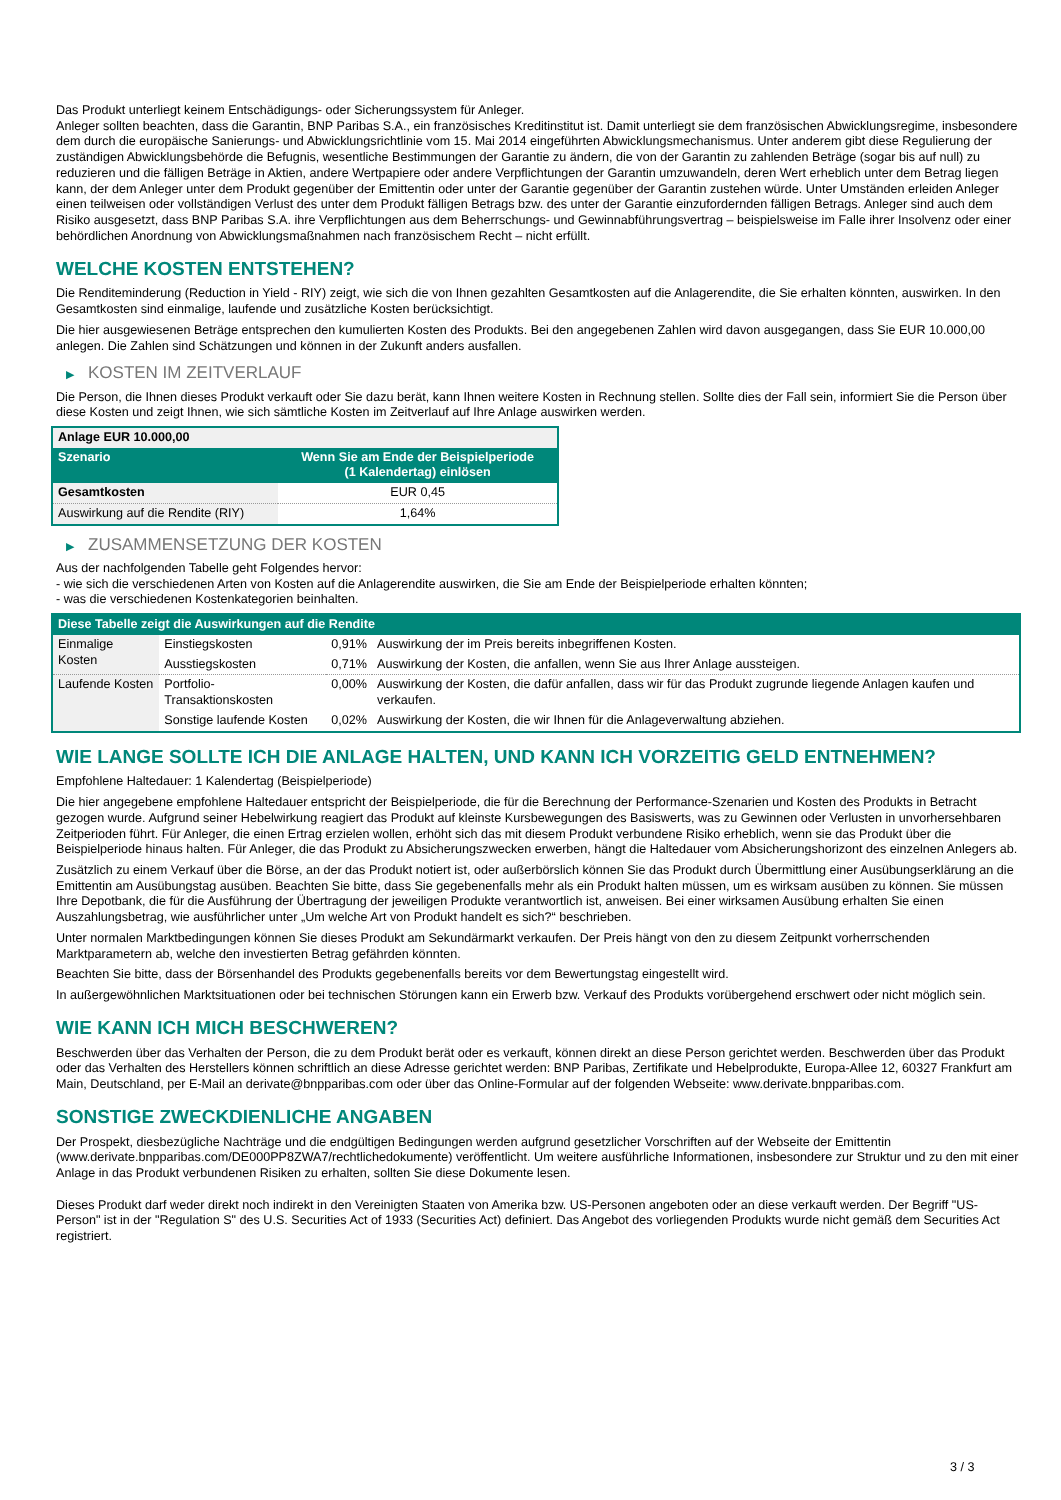Das Produkt unterliegt keinem Entschädigungs- oder Sicherungssystem für Anleger.
Anleger sollten beachten, dass die Garantin, BNP Paribas S.A., ein französisches Kreditinstitut ist. Damit unterliegt sie dem französischen Abwicklungsregime, insbesondere dem durch die europäische Sanierungs- und Abwicklungsrichtlinie vom 15. Mai 2014 eingeführten Abwicklungsmechanismus. Unter anderem gibt diese Regulierung der zuständigen Abwicklungsbehörde die Befugnis, wesentliche Bestimmungen der Garantie zu ändern, die von der Garantin zu zahlenden Beträge (sogar bis auf null) zu reduzieren und die fälligen Beträge in Aktien, andere Wertpapiere oder andere Verpflichtungen der Garantin umzuwandeln, deren Wert erheblich unter dem Betrag liegen kann, der dem Anleger unter dem Produkt gegenüber der Emittentin oder unter der Garantie gegenüber der Garantin zustehen würde. Unter Umständen erleiden Anleger einen teilweisen oder vollständigen Verlust des unter dem Produkt fälligen Betrags bzw. des unter der Garantie einzufordernden fälligen Betrags. Anleger sind auch dem Risiko ausgesetzt, dass BNP Paribas S.A. ihre Verpflichtungen aus dem Beherrschungs- und Gewinnabführungsvertrag – beispielsweise im Falle ihrer Insolvenz oder einer behördlichen Anordnung von Abwicklungsmaßnahmen nach französischem Recht – nicht erfüllt.
WELCHE KOSTEN ENTSTEHEN?
Die Renditeminderung (Reduction in Yield - RIY) zeigt, wie sich die von Ihnen gezahlten Gesamtkosten auf die Anlagerendite, die Sie erhalten könnten, auswirken. In den Gesamtkosten sind einmalige, laufende und zusätzliche Kosten berücksichtigt.
Die hier ausgewiesenen Beträge entsprechen den kumulierten Kosten des Produkts. Bei den angegebenen Zahlen wird davon ausgegangen, dass Sie EUR 10.000,00 anlegen. Die Zahlen sind Schätzungen und können in der Zukunft anders ausfallen.
▶ KOSTEN IM ZEITVERLAUF
Die Person, die Ihnen dieses Produkt verkauft oder Sie dazu berät, kann Ihnen weitere Kosten in Rechnung stellen. Sollte dies der Fall sein, informiert Sie die Person über diese Kosten und zeigt Ihnen, wie sich sämtliche Kosten im Zeitverlauf auf Ihre Anlage auswirken werden.
| Anlage EUR 10.000,00 | |
| --- | --- |
| Szenario | Wenn Sie am Ende der Beispielperiode (1 Kalendertag) einlösen |
| Gesamtkosten | EUR 0,45 |
| Auswirkung auf die Rendite (RIY) | 1,64% |
▶ ZUSAMMENSETZUNG DER KOSTEN
Aus der nachfolgenden Tabelle geht Folgendes hervor:
- wie sich die verschiedenen Arten von Kosten auf die Anlagerendite auswirken, die Sie am Ende der Beispielperiode erhalten könnten;
- was die verschiedenen Kostenkategorien beinhalten.
| Diese Tabelle zeigt die Auswirkungen auf die Rendite | | | |
| --- | --- | --- | --- |
| Einmalige Kosten | Einstiegskosten | 0,91% | Auswirkung der im Preis bereits inbegriffenen Kosten. |
| | Ausstiegskosten | 0,71% | Auswirkung der Kosten, die anfallen, wenn Sie aus Ihrer Anlage aussteigen. |
| Laufende Kosten | Portfolio-Transaktionskosten | 0,00% | Auswirkung der Kosten, die dafür anfallen, dass wir für das Produkt zugrunde liegende Anlagen kaufen und verkaufen. |
| | Sonstige laufende Kosten | 0,02% | Auswirkung der Kosten, die wir Ihnen für die Anlageverwaltung abziehen. |
WIE LANGE SOLLTE ICH DIE ANLAGE HALTEN, UND KANN ICH VORZEITIG GELD ENTNEHMEN?
Empfohlene Haltedauer: 1 Kalendertag (Beispielperiode)
Die hier angegebene empfohlene Haltedauer entspricht der Beispielperiode, die für die Berechnung der Performance-Szenarien und Kosten des Produkts in Betracht gezogen wurde. Aufgrund seiner Hebelwirkung reagiert das Produkt auf kleinste Kursbewegungen des Basiswerts, was zu Gewinnen oder Verlusten in unvorhersehbaren Zeitperioden führt. Für Anleger, die einen Ertrag erzielen wollen, erhöht sich das mit diesem Produkt verbundene Risiko erheblich, wenn sie das Produkt über die Beispielperiode hinaus halten. Für Anleger, die das Produkt zu Absicherungszwecken erwerben, hängt die Haltedauer vom Absicherungshorizont des einzelnen Anlegers ab.
Zusätzlich zu einem Verkauf über die Börse, an der das Produkt notiert ist, oder außerbörslich können Sie das Produkt durch Übermittlung einer Ausübungserklärung an die Emittentin am Ausübungstag ausüben. Beachten Sie bitte, dass Sie gegebenenfalls mehr als ein Produkt halten müssen, um es wirksam ausüben zu können. Sie müssen Ihre Depotbank, die für die Ausführung der Übertragung der jeweiligen Produkte verantwortlich ist, anweisen. Bei einer wirksamen Ausübung erhalten Sie einen Auszahlungsbetrag, wie ausführlicher unter „Um welche Art von Produkt handelt es sich?“ beschrieben.
Unter normalen Marktbedingungen können Sie dieses Produkt am Sekundärmarkt verkaufen. Der Preis hängt von den zu diesem Zeitpunkt vorherrschenden Marktparametern ab, welche den investierten Betrag gefährden könnten.
Beachten Sie bitte, dass der Börsenhandel des Produkts gegebenenfalls bereits vor dem Bewertungstag eingestellt wird.
In außergewöhnlichen Marktsituationen oder bei technischen Störungen kann ein Erwerb bzw. Verkauf des Produkts vorübergehend erschwert oder nicht möglich sein.
WIE KANN ICH MICH BESCHWEREN?
Beschwerden über das Verhalten der Person, die zu dem Produkt berät oder es verkauft, können direkt an diese Person gerichtet werden. Beschwerden über das Produkt oder das Verhalten des Herstellers können schriftlich an diese Adresse gerichtet werden: BNP Paribas, Zertifikate und Hebelprodukte, Europa-Allee 12, 60327 Frankfurt am Main, Deutschland, per E-Mail an derivate@bnpparibas.com oder über das Online-Formular auf der folgenden Webseite: www.derivate.bnpparibas.com.
SONSTIGE ZWECKDIENLICHE ANGABEN
Der Prospekt, diesbezügliche Nachträge und die endgültigen Bedingungen werden aufgrund gesetzlicher Vorschriften auf der Webseite der Emittentin (www.derivate.bnpparibas.com/DE000PP8ZWA7/rechtlichedokumente) veröffentlicht. Um weitere ausführliche Informationen, insbesondere zur Struktur und zu den mit einer Anlage in das Produkt verbundenen Risiken zu erhalten, sollten Sie diese Dokumente lesen.
Dieses Produkt darf weder direkt noch indirekt in den Vereinigten Staaten von Amerika bzw. US-Personen angeboten oder an diese verkauft werden. Der Begriff "US-Person" ist in der "Regulation S" des U.S. Securities Act of 1933 (Securities Act) definiert. Das Angebot des vorliegenden Produkts wurde nicht gemäß dem Securities Act registriert.
3 / 3